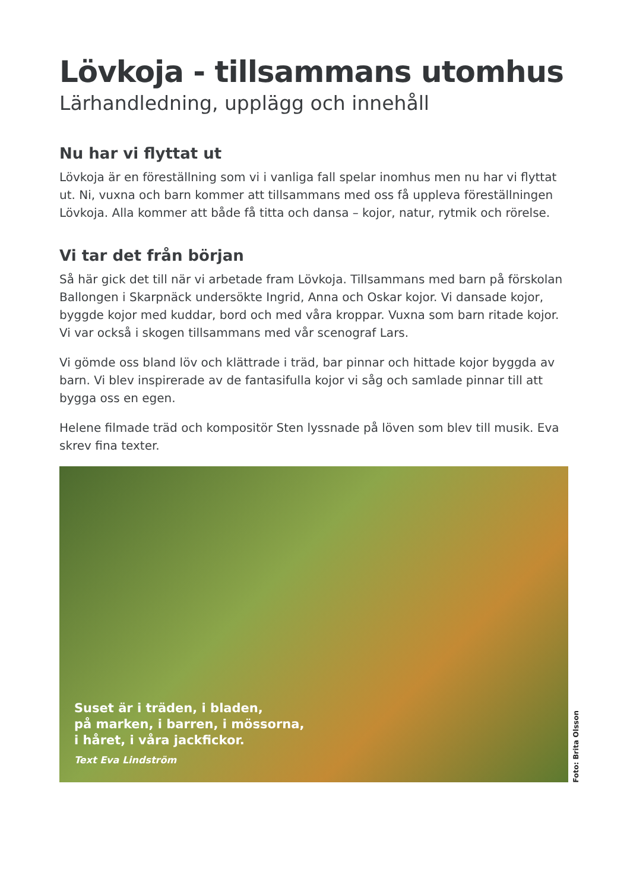Lövkoja - tillsammans utomhus
Lärhandledning, upplägg och innehåll
Nu har vi flyttat ut
Lövkoja är en föreställning som vi i vanliga fall spelar inomhus men nu har vi flyttat ut. Ni, vuxna och barn kommer att tillsammans med oss få uppleva föreställningen Lövkoja. Alla kommer att både få titta och dansa – kojor, natur, rytmik och rörelse.
Vi tar det från början
Så här gick det till när vi arbetade fram Lövkoja. Tillsammans med barn på förskolan Ballongen i Skarpnäck undersökte Ingrid, Anna och Oskar kojor. Vi dansade kojor, byggde kojor med kuddar, bord och med våra kroppar. Vuxna som barn ritade kojor. Vi var också i skogen tillsammans med vår scenograf Lars.
Vi gömde oss bland löv och klättrade i träd, bar pinnar och hittade kojor byggda av barn. Vi blev inspirerade av de fantasifulla kojor vi såg och samlade pinnar till att bygga oss en egen.
Helene filmade träd och kompositör Sten lyssnade på löven som blev till musik. Eva skrev fina texter.
Suset är i träden, i bladen,
på marken, i barren, i mössorna,
i håret, i våra jackfickor.
Text Eva Lindström
Foto: Brita Olsson